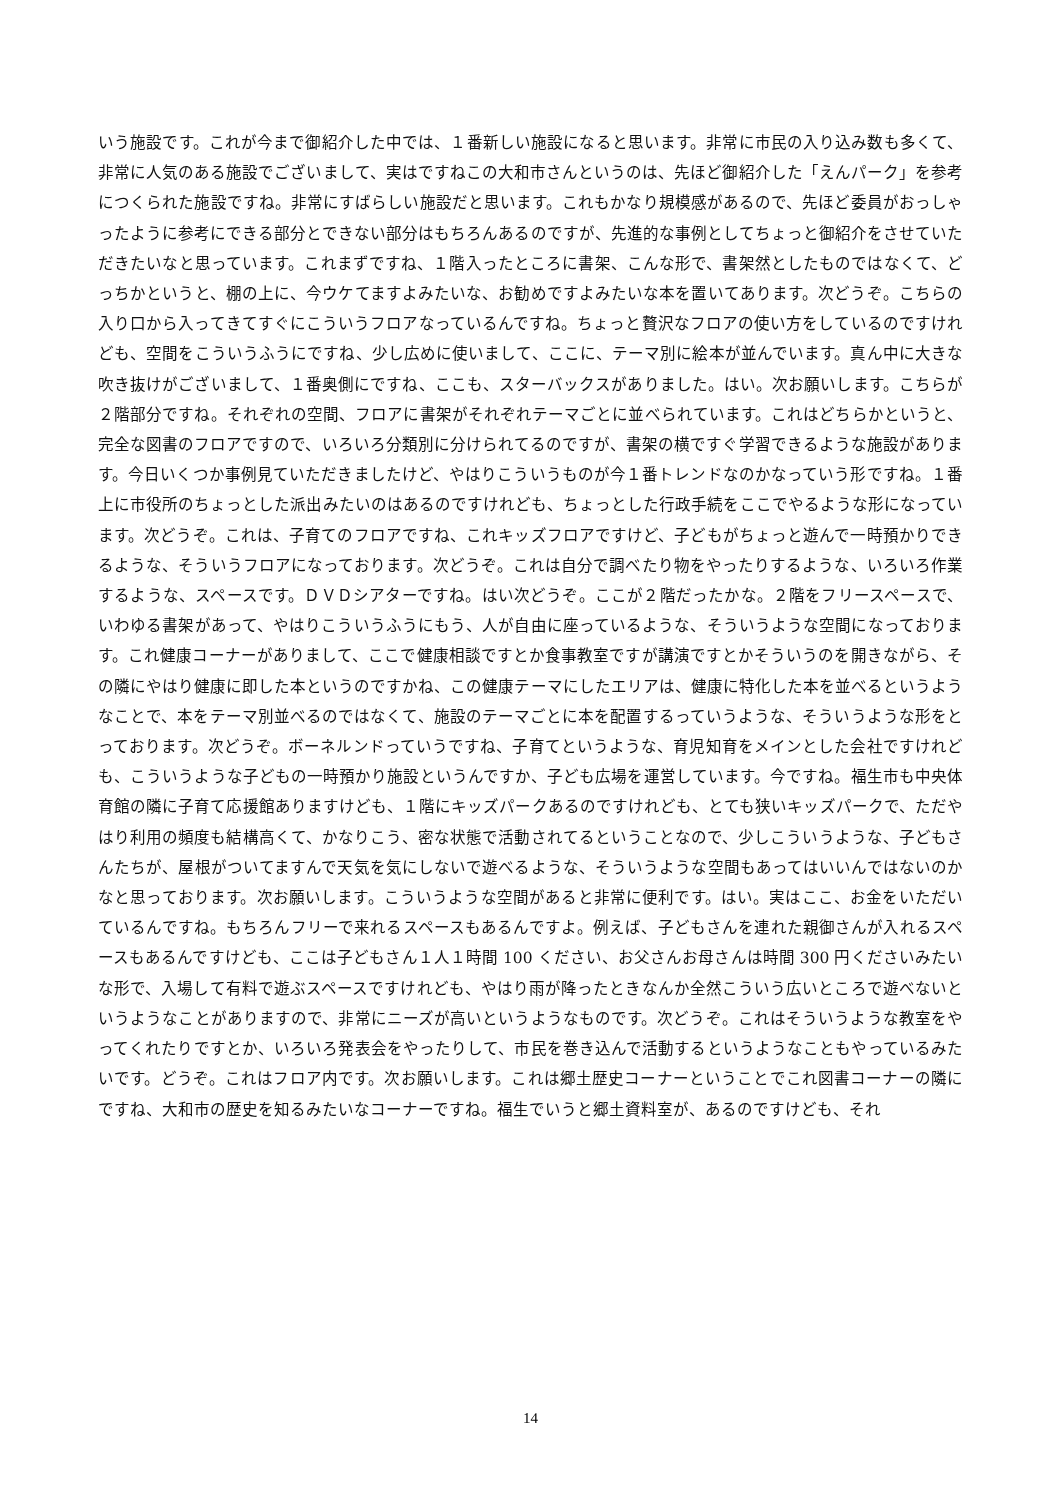いう施設です。これが今まで御紹介した中では、１番新しい施設になると思います。非常に市民の入り込み数も多くて、非常に人気のある施設でございまして、実はですねこの大和市さんというのは、先ほど御紹介した「えんパーク」を参考につくられた施設ですね。非常にすばらしい施設だと思います。これもかなり規模感があるので、先ほど委員がおっしゃったように参考にできる部分とできない部分はもちろんあるのですが、先進的な事例としてちょっと御紹介をさせていただきたいなと思っています。これまずですね、１階入ったところに書架、こんな形で、書架然としたものではなくて、どっちかというと、棚の上に、今ウケてますよみたいな、お勧めですよみたいな本を置いてあります。次どうぞ。こちらの入り口から入ってきてすぐにこういうフロアなっているんですね。ちょっと贅沢なフロアの使い方をしているのですけれども、空間をこういうふうにですね、少し広めに使いまして、ここに、テーマ別に絵本が並んでいます。真ん中に大きな吹き抜けがございまして、１番奥側にですね、ここも、スターバックスがありました。はい。次お願いします。こちらが２階部分ですね。それぞれの空間、フロアに書架がそれぞれテーマごとに並べられています。これはどちらかというと、完全な図書のフロアですので、いろいろ分類別に分けられてるのですが、書架の横ですぐ学習できるような施設があります。今日いくつか事例見ていただきましたけど、やはりこういうものが今１番トレンドなのかなっていう形ですね。１番上に市役所のちょっとした派出みたいのはあるのですけれども、ちょっとした行政手続をここでやるような形になっています。次どうぞ。これは、子育てのフロアですね、これキッズフロアですけど、子どもがちょっと遊んで一時預かりできるような、そういうフロアになっております。次どうぞ。これは自分で調べたり物をやったりするような、いろいろ作業するような、スペースです。ＤＶＤシアターですね。はい次どうぞ。ここが２階だったかな。２階をフリースペースで、いわゆる書架があって、やはりこういうふうにもう、人が自由に座っているような、そういうような空間になっております。これ健康コーナーがありまして、ここで健康相談ですとか食事教室ですが講演ですとかそういうのを開きながら、その隣にやはり健康に即した本というのですかね、この健康テーマにしたエリアは、健康に特化した本を並べるというようなことで、本をテーマ別並べるのではなくて、施設のテーマごとに本を配置するっていうような、そういうような形をとっております。次どうぞ。ボーネルンドっていうですね、子育てというような、育児知育をメインとした会社ですけれども、こういうような子どもの一時預かり施設というんですか、子ども広場を運営しています。今ですね。福生市も中央体育館の隣に子育て応援館ありますけども、１階にキッズパークあるのですけれども、とても狭いキッズパークで、ただやはり利用の頻度も結構高くて、かなりこう、密な状態で活動されてるということなので、少しこういうような、子どもさんたちが、屋根がついてますんで天気を気にしないで遊べるような、そういうような空間もあってはいいんではないのかなと思っております。次お願いします。こういうような空間があると非常に便利です。はい。実はここ、お金をいただいているんですね。もちろんフリーで来れるスペースもあるんですよ。例えば、子どもさんを連れた親御さんが入れるスペースもあるんですけども、ここは子どもさん１人１時間 100 ください、お父さんお母さんは時間 300 円くださいみたいな形で、入場して有料で遊ぶスペースですけれども、やはり雨が降ったときなんか全然こういう広いところで遊べないというようなことがありますので、非常にニーズが高いというようなものです。次どうぞ。これはそういうような教室をやってくれたりですとか、いろいろ発表会をやったりして、市民を巻き込んで活動するというようなこともやっているみたいです。どうぞ。これはフロア内です。次お願いします。これは郷土歴史コーナーということでこれ図書コーナーの隣にですね、大和市の歴史を知るみたいなコーナーですね。福生でいうと郷土資料室が、あるのですけども、それ
14